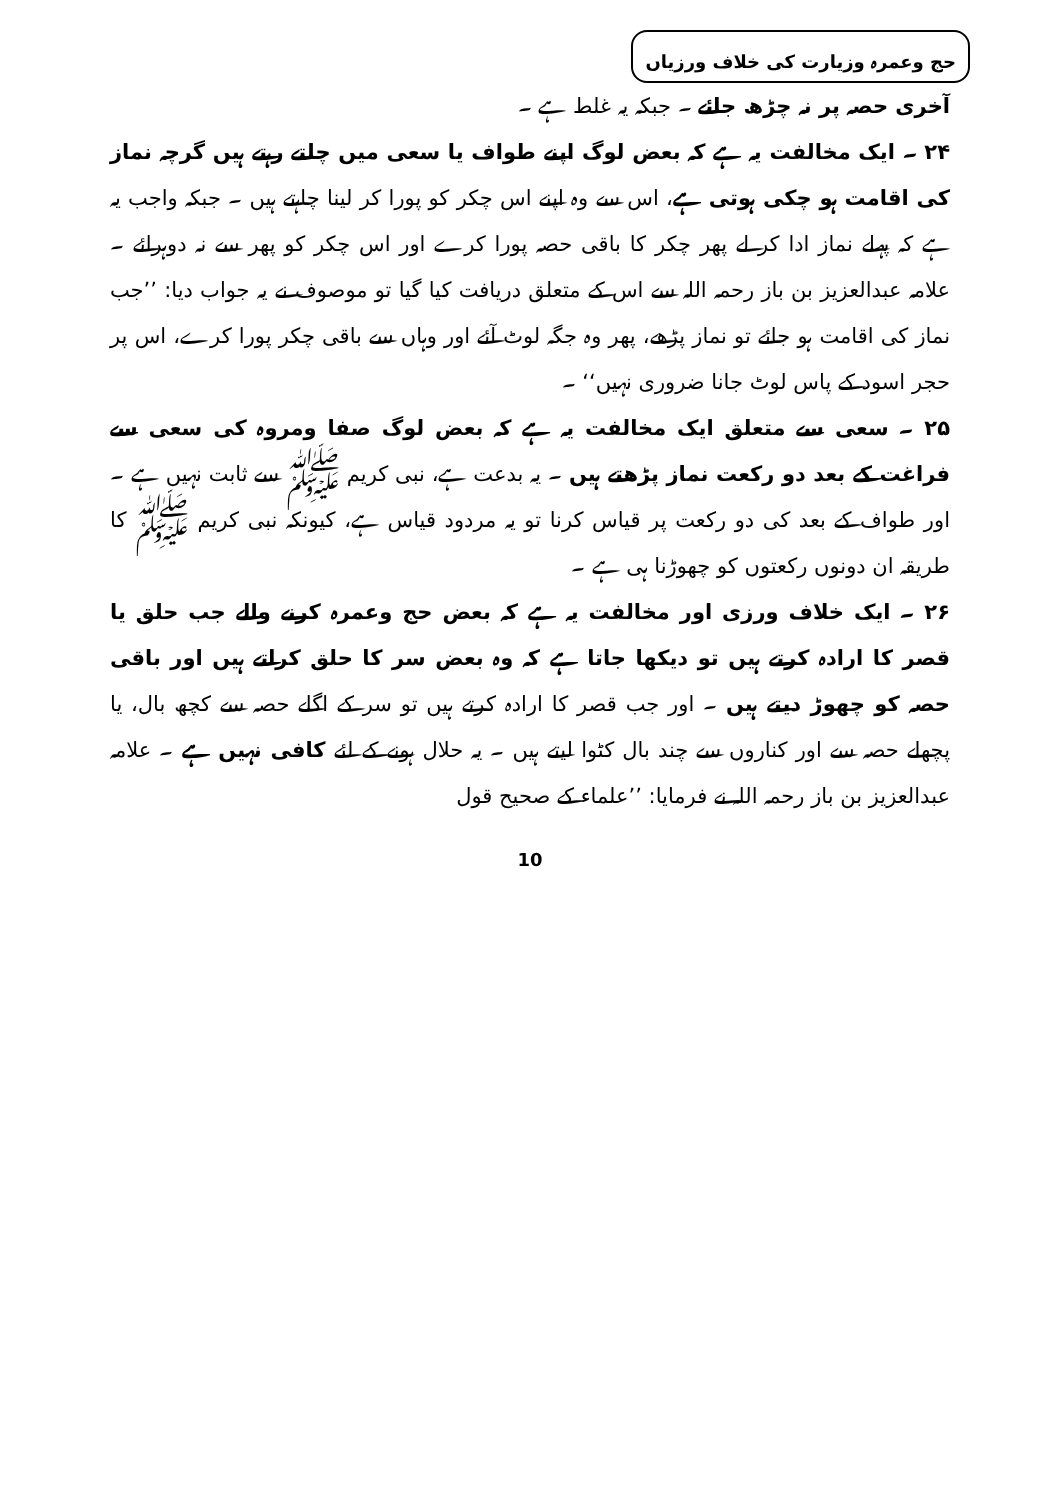حج وعمرہ وزیارت کی خلاف ورزیاں
آخری حصہ پر نہ چڑھ جائے ۔ جبکہ یہ غلط ہے ۔
۲۴ ۔ ایک مخالفت یہ ہے کہ بعض لوگ اپنے طواف یا سعی میں چلتے رہتے ہیں گرچہ نماز کی اقامت ہو چکی ہوتی ہے، اس سے وہ اپنے اس چکر کو پورا کر لینا چاہتے ہیں ۔ جبکہ واجب یہ ہے کہ پہلے نماز ادا کر لے پھر چکر کا باقی حصہ پورا کرے اور اس چکر کو پھر سے نہ دوہرائے ۔ علامہ عبدالعزیز بن باز رحمہ اللہ سے اس کے متعلق دریافت کیا گیا تو موصوف نے یہ جواب دیا: ’’جب نماز کی اقامت ہو جائے تو نماز پڑھے، پھر وہ جگہ لوٹ آئے اور وہاں سے باقی چکر پورا کرے، اس پر حجر اسود کے پاس لوٹ جانا ضروری نہیں‘‘ ۔
۲۵ ۔ سعی سے متعلق ایک مخالفت یہ ہے کہ بعض لوگ صفا ومروہ کی سعی سے فراغت کے بعد دو رکعت نماز پڑھتے ہیں ۔ یہ بدعت ہے، نبی کریم ﷺ سے ثابت نہیں ہے ۔ اور طواف کے بعد کی دو رکعت پر قیاس کرنا تو یہ مردود قیاس ہے، کیونکہ نبی کریم ﷺ کا طریقہ ان دونوں رکعتوں کو چھوڑنا ہی ہے ۔
۲۶ ۔ ایک خلاف ورزی اور مخالفت یہ ہے کہ بعض حج وعمرہ کرنے والے جب حلق یا قصر کا ارادہ کرتے ہیں تو دیکھا جاتا ہے کہ وہ بعض سر کا حلق کراتے ہیں اور باقی حصہ کو چھوڑ دیتے ہیں ۔ اور جب قصر کا ارادہ کرتے ہیں تو سر کے اگلے حصہ سے کچھ بال، یا پچھلے حصہ سے اور کناروں سے چند بال کٹوا لیتے ہیں ۔ یہ حلال ہونے کے لئے کافی نہیں ہے ۔ علامہ عبدالعزیز بن باز رحمہ اللہ نے فرمایا: ’’علماء کے صحیح قول
10